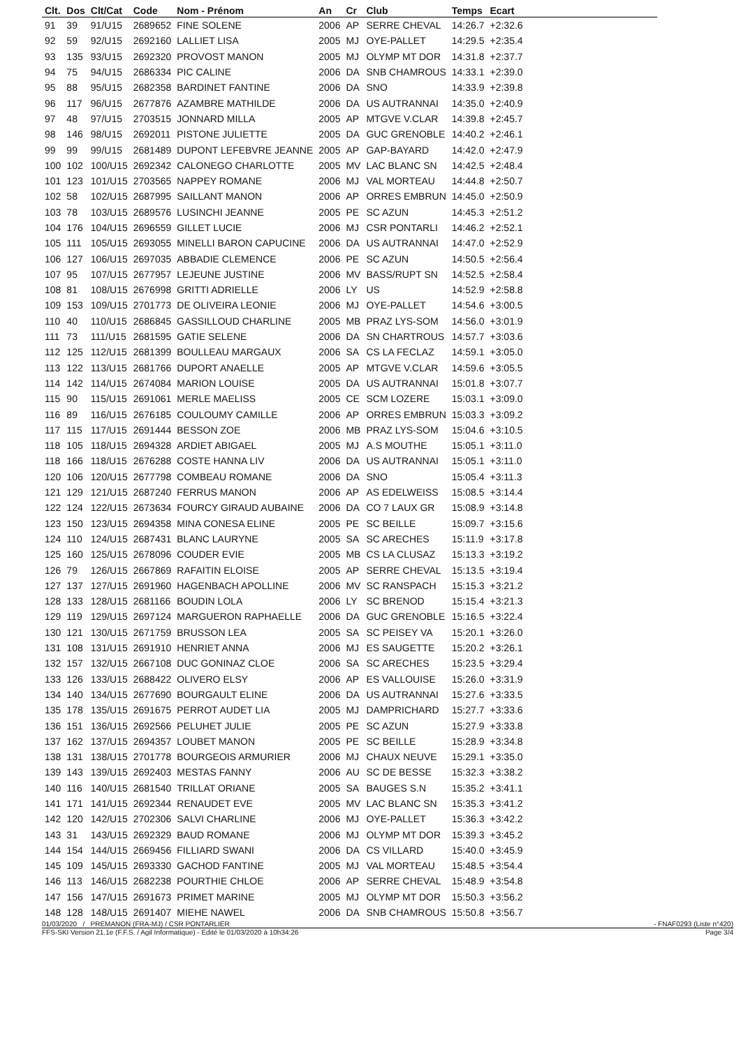| Clt. | Dos | Clt/Cat | Code | Nom - Prénom | An | Cr | Club | Temps | Ecart | |
| --- | --- | --- | --- | --- | --- | --- | --- | --- | --- | --- |
| 91 | 39 | 91/U15 | 2689652 | FINE SOLENE | 2006 | AP | SERRE CHEVAL | 14:26.7 | +2:32.6 | |
| 92 | 59 | 92/U15 | 2692160 | LALLIET LISA | 2005 | MJ | OYE-PALLET | 14:29.5 | +2:35.4 | |
| 93 | 135 | 93/U15 | 2692320 | PROVOST MANON | 2005 | MJ | OLYMP MT DOR | 14:31.8 | +2:37.7 | |
| 94 | 75 | 94/U15 | 2686334 | PIC CALINE | 2006 | DA | SNB CHAMROUS | 14:33.1 | +2:39.0 | |
| 95 | 88 | 95/U15 | 2682358 | BARDINET FANTINE | 2006 | DA | SNO | 14:33.9 | +2:39.8 | |
| 96 | 117 | 96/U15 | 2677876 | AZAMBRE MATHILDE | 2006 | DA | US AUTRANNAI | 14:35.0 | +2:40.9 | |
| 97 | 48 | 97/U15 | 2703515 | JONNARD MILLA | 2005 | AP | MTGVE V.CLAR | 14:39.8 | +2:45.7 | |
| 98 | 146 | 98/U15 | 2692011 | PISTONE JULIETTE | 2005 | DA | GUC GRENOBLE | 14:40.2 | +2:46.1 | |
| 99 | 99 | 99/U15 | 2681489 | DUPONT LEFEBVRE JEANNE | 2005 | AP | GAP-BAYARD | 14:42.0 | +2:47.9 | |
| 100 | 102 | 100/U15 | 2692342 | CALONEGO CHARLOTTE | 2005 | MV | LAC BLANC SN | 14:42.5 | +2:48.4 | |
| 101 | 123 | 101/U15 | 2703565 | NAPPEY ROMANE | 2006 | MJ | VAL MORTEAU | 14:44.8 | +2:50.7 | |
| 102 | 58 | 102/U15 | 2687995 | SAILLANT MANON | 2006 | AP | ORRES EMBRUN | 14:45.0 | +2:50.9 | |
| 103 | 78 | 103/U15 | 2689576 | LUSINCHI JEANNE | 2005 | PE | SC AZUN | 14:45.3 | +2:51.2 | |
| 104 | 176 | 104/U15 | 2696559 | GILLET LUCIE | 2006 | MJ | CSR PONTARLI | 14:46.2 | +2:52.1 | |
| 105 | 111 | 105/U15 | 2693055 | MINELLI BARON CAPUCINE | 2006 | DA | US AUTRANNAI | 14:47.0 | +2:52.9 | |
| 106 | 127 | 106/U15 | 2697035 | ABBADIE CLEMENCE | 2006 | PE | SC AZUN | 14:50.5 | +2:56.4 | |
| 107 | 95 | 107/U15 | 2677957 | LEJEUNE JUSTINE | 2006 | MV | BASS/RUPT SN | 14:52.5 | +2:58.4 | |
| 108 | 81 | 108/U15 | 2676998 | GRITTI ADRIELLE | 2006 | LY | US | 14:52.9 | +2:58.8 | |
| 109 | 153 | 109/U15 | 2701773 | DE OLIVEIRA LEONIE | 2006 | MJ | OYE-PALLET | 14:54.6 | +3:00.5 | |
| 110 | 40 | 110/U15 | 2686845 | GASSILLOUD CHARLINE | 2005 | MB | PRAZ LYS-SOM | 14:56.0 | +3:01.9 | |
| 111 | 73 | 111/U15 | 2681595 | GATIE SELENE | 2006 | DA | SN CHARTROUS | 14:57.7 | +3:03.6 | |
| 112 | 125 | 112/U15 | 2681399 | BOULLEAU MARGAUX | 2006 | SA | CS LA FECLAZ | 14:59.1 | +3:05.0 | |
| 113 | 122 | 113/U15 | 2681766 | DUPORT ANAELLE | 2005 | AP | MTGVE V.CLAR | 14:59.6 | +3:05.5 | |
| 114 | 142 | 114/U15 | 2674084 | MARION LOUISE | 2005 | DA | US AUTRANNAI | 15:01.8 | +3:07.7 | |
| 115 | 90 | 115/U15 | 2691061 | MERLE MAELISS | 2005 | CE | SCM LOZERE | 15:03.1 | +3:09.0 | |
| 116 | 89 | 116/U15 | 2676185 | COULOUMY CAMILLE | 2006 | AP | ORRES EMBRUN | 15:03.3 | +3:09.2 | |
| 117 | 115 | 117/U15 | 2691444 | BESSON ZOE | 2006 | MB | PRAZ LYS-SOM | 15:04.6 | +3:10.5 | |
| 118 | 105 | 118/U15 | 2694328 | ARDIET ABIGAEL | 2005 | MJ | A.S MOUTHE | 15:05.1 | +3:11.0 | |
| 118 | 166 | 118/U15 | 2676288 | COSTE HANNA LIV | 2006 | DA | US AUTRANNAI | 15:05.1 | +3:11.0 | |
| 120 | 106 | 120/U15 | 2677798 | COMBEAU ROMANE | 2006 | DA | SNO | 15:05.4 | +3:11.3 | |
| 121 | 129 | 121/U15 | 2687240 | FERRUS MANON | 2006 | AP | AS EDELWEISS | 15:08.5 | +3:14.4 | |
| 122 | 124 | 122/U15 | 2673634 | FOURCY GIRAUD AUBAINE | 2006 | DA | CO 7 LAUX GR | 15:08.9 | +3:14.8 | |
| 123 | 150 | 123/U15 | 2694358 | MINA CONESA ELINE | 2005 | PE | SC BEILLE | 15:09.7 | +3:15.6 | |
| 124 | 110 | 124/U15 | 2687431 | BLANC LAURYNE | 2005 | SA | SC ARECHES | 15:11.9 | +3:17.8 | |
| 125 | 160 | 125/U15 | 2678096 | COUDER EVIE | 2005 | MB | CS LA CLUSAZ | 15:13.3 | +3:19.2 | |
| 126 | 79 | 126/U15 | 2667869 | RAFAITIN ELOISE | 2005 | AP | SERRE CHEVAL | 15:13.5 | +3:19.4 | |
| 127 | 137 | 127/U15 | 2691960 | HAGENBACH APOLLINE | 2006 | MV | SC RANSPACH | 15:15.3 | +3:21.2 | |
| 128 | 133 | 128/U15 | 2681166 | BOUDIN LOLA | 2006 | LY | SC BRENOD | 15:15.4 | +3:21.3 | |
| 129 | 119 | 129/U15 | 2697124 | MARGUERON RAPHAELLE | 2006 | DA | GUC GRENOBLE | 15:16.5 | +3:22.4 | |
| 130 | 121 | 130/U15 | 2671759 | BRUSSON LEA | 2005 | SA | SC PEISEY VA | 15:20.1 | +3:26.0 | |
| 131 | 108 | 131/U15 | 2691910 | HENRIET ANNA | 2006 | MJ | ES SAUGETTE | 15:20.2 | +3:26.1 | |
| 132 | 157 | 132/U15 | 2667108 | DUC GONINAZ CLOE | 2006 | SA | SC ARECHES | 15:23.5 | +3:29.4 | |
| 133 | 126 | 133/U15 | 2688422 | OLIVERO ELSY | 2006 | AP | ES VALLOUISE | 15:26.0 | +3:31.9 | |
| 134 | 140 | 134/U15 | 2677690 | BOURGAULT ELINE | 2006 | DA | US AUTRANNAI | 15:27.6 | +3:33.5 | |
| 135 | 178 | 135/U15 | 2691675 | PERROT AUDET LIA | 2005 | MJ | DAMPRICHARD | 15:27.7 | +3:33.6 | |
| 136 | 151 | 136/U15 | 2692566 | PELUHET JULIE | 2005 | PE | SC AZUN | 15:27.9 | +3:33.8 | |
| 137 | 162 | 137/U15 | 2694357 | LOUBET MANON | 2005 | PE | SC BEILLE | 15:28.9 | +3:34.8 | |
| 138 | 131 | 138/U15 | 2701778 | BOURGEOIS ARMURIER | 2006 | MJ | CHAUX NEUVE | 15:29.1 | +3:35.0 | |
| 139 | 143 | 139/U15 | 2692403 | MESTAS FANNY | 2006 | AU | SC DE BESSE | 15:32.3 | +3:38.2 | |
| 140 | 116 | 140/U15 | 2681540 | TRILLAT ORIANE | 2005 | SA | BAUGES S.N | 15:35.2 | +3:41.1 | |
| 141 | 171 | 141/U15 | 2692344 | RENAUDET EVE | 2005 | MV | LAC BLANC SN | 15:35.3 | +3:41.2 | |
| 142 | 120 | 142/U15 | 2702306 | SALVI CHARLINE | 2006 | MJ | OYE-PALLET | 15:36.3 | +3:42.2 | |
| 143 | 31 | 143/U15 | 2692329 | BAUD ROMANE | 2006 | MJ | OLYMP MT DOR | 15:39.3 | +3:45.2 | |
| 144 | 154 | 144/U15 | 2669456 | FILLIARD SWANI | 2006 | DA | CS VILLARD | 15:40.0 | +3:45.9 | |
| 145 | 109 | 145/U15 | 2693330 | GACHOD FANTINE | 2005 | MJ | VAL MORTEAU | 15:48.5 | +3:54.4 | |
| 146 | 113 | 146/U15 | 2682238 | POURTHIE CHLOE | 2006 | AP | SERRE CHEVAL | 15:48.9 | +3:54.8 | |
| 147 | 156 | 147/U15 | 2691673 | PRIMET MARINE | 2005 | MJ | OLYMP MT DOR | 15:50.3 | +3:56.2 | |
| 148 | 128 | 148/U15 | 2691407 | MIEHE NAWEL | 2006 | DA | SNB CHAMROUS | 15:50.8 | +3:56.7 | |
01/03/2020 / PREMANON (FRA-MJ) / CSR PONTARLIER - FNAF0293 (Liste n°420)
FFS-SKI Version 21.1e (F.F.S. / Agil Informatique) - Edité le 01/03/2020 à 10h34:26 Page 3/4